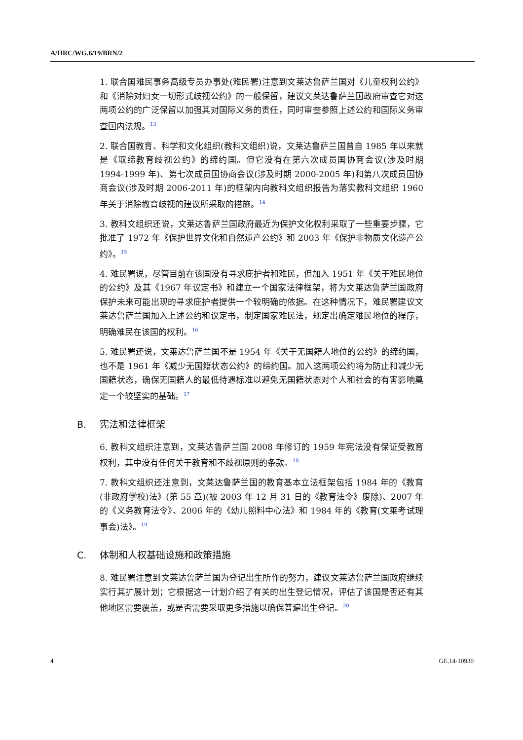A/HRC/WG.6/19/BRN/2
1. 联合国难民事务高级专员办事处(难民署)注意到文莱达鲁萨兰国对《儿童权利公约》和《消除对妇女一切形式歧视公约》的一般保留，建议文莱达鲁萨兰国政府审查它对这两项公约的广泛保留以加强其对国际义务的责任，同时审查参照上述公约和国际义务审查国内法规。<sup>13</sup>
2. 联合国教育、科学和文化组织(教科文组织)说，文莱达鲁萨兰国曾自 1985 年以来就是《取缔教育歧视公约》的缔约国。但它没有在第六次成员国协商会议(涉及时期 1994-1999 年)、第七次成员国协商会议(涉及时期 2000-2005 年)和第八次成员国协商会议(涉及时期 2006-2011 年)的框架内向教科文组织报告为落实教科文组织 1960 年关于消除教育歧视的建议所采取的措施。<sup>14</sup>
3. 教科文组织还说，文莱达鲁萨兰国政府最近为保护文化权利采取了一些重要步骤，它批准了 1972 年《保护世界文化和自然遗产公约》和 2003 年《保护非物质文化遗产公约》。<sup>15</sup>
4. 难民署说，尽管目前在该国没有寻求庇护者和难民，但加入 1951 年《关于难民地位的公约》及其《1967 年议定书》和建立一个国家法律框架，将为文莱达鲁萨兰国政府保护未来可能出现的寻求庇护者提供一个较明确的依据。在这种情况下，难民署建议文莱达鲁萨兰国加入上述公约和议定书，制定国家难民法，规定出确定难民地位的程序，明确难民在该国的权利。<sup>16</sup>
5. 难民署还说，文莱达鲁萨兰国不是 1954 年《关于无国籍人地位的公约》的缔约国，也不是 1961 年《减少无国籍状态公约》的缔约国。加入这两项公约将为防止和减少无国籍状态，确保无国籍人的最低待遇标准以避免无国籍状态对个人和社会的有害影响奠定一个较坚实的基础。<sup>17</sup>
B. 宪法和法律框架
6. 教科文组织注意到，文莱达鲁萨兰国 2008 年修订的 1959 年宪法没有保证受教育权利，其中没有任何关于教育和不歧视原则的条款。<sup>18</sup>
7. 教科文组织还注意到，文莱达鲁萨兰国的教育基本立法框架包括 1984 年的《教育(非政府学校)法》(第 55 章)(被 2003 年 12 月 31 日的《教育法令》废除)、2007 年的《义务教育法令》、2006 年的《幼儿照料中心法》和 1984 年的《教育(文莱考试理事会)法》。<sup>19</sup>
C. 体制和人权基础设施和政策措施
8. 难民署注意到文莱达鲁萨兰国为登记出生所作的努力，建议文莱达鲁萨兰国政府继续实行其扩展计划；它根据这一计划介绍了有关的出生登记情况，评估了该国是否还有其他地区需要覆盖，或是否需要采取更多措施以确保普遍出生登记。<sup>20</sup>
4 GE.14-10930